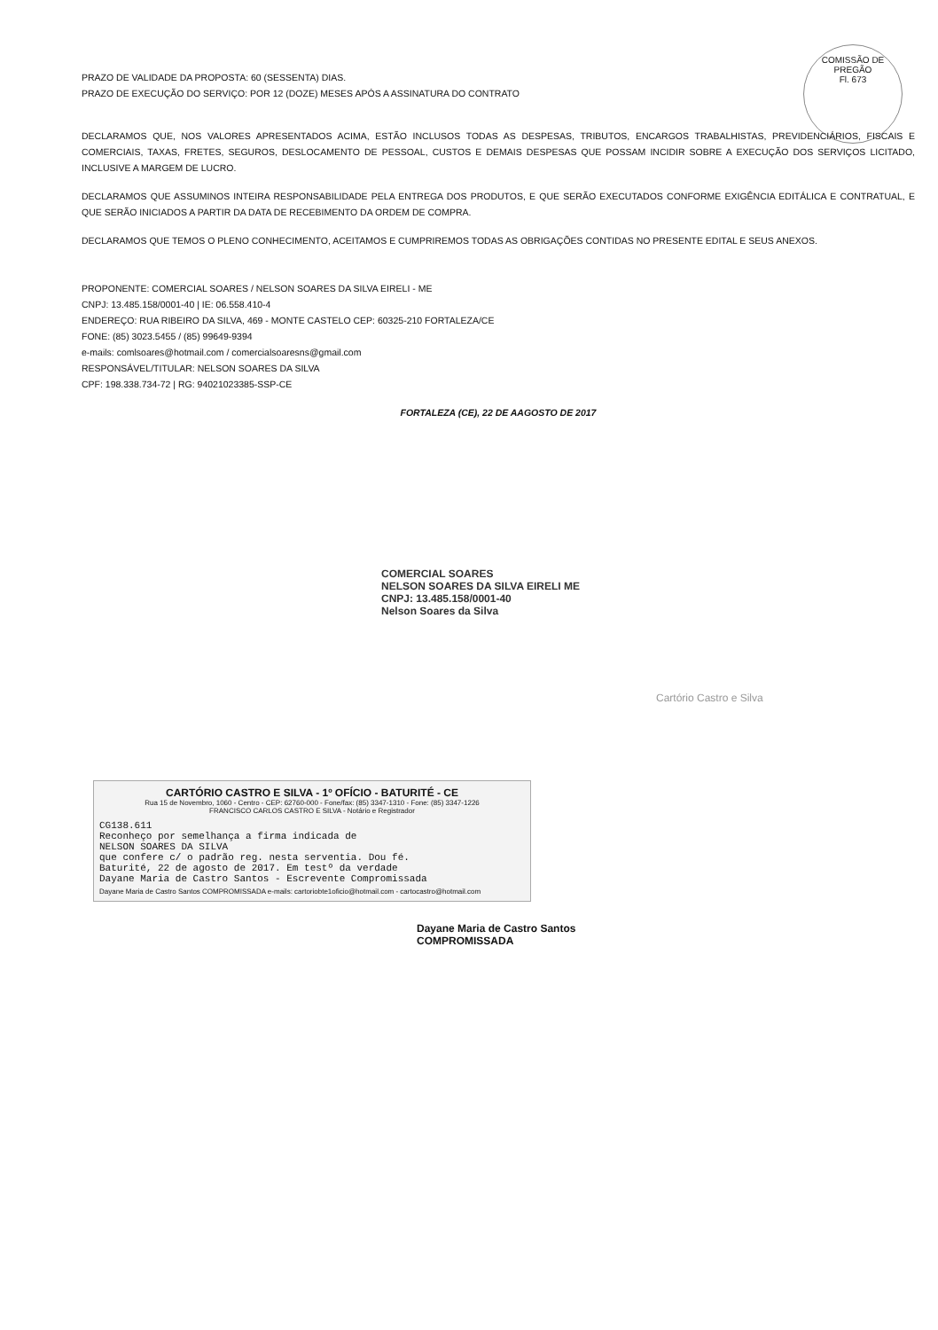COMISSÃO DE PREGÃO
Fl. 673
PRAZO DE VALIDADE DA PROPOSTA: 60 (SESSENTA) DIAS.
PRAZO DE EXECUÇÃO DO SERVIÇO: POR 12 (DOZE) MESES APÓS A ASSINATURA DO CONTRATO
DECLARAMOS QUE, NOS VALORES APRESENTADOS ACIMA, ESTÃO INCLUSOS TODAS AS DESPESAS, TRIBUTOS, ENCARGOS TRABALHISTAS, PREVIDENCIÁRIOS, FISCAIS E COMERCIAIS, TAXAS, FRETES, SEGUROS, DESLOCAMENTO DE PESSOAL, CUSTOS E DEMAIS DESPESAS QUE POSSAM INCIDIR SOBRE A EXECUÇÃO DOS SERVIÇOS LICITADO, INCLUSIVE A MARGEM DE LUCRO.
DECLARAMOS QUE ASSUMINOS INTEIRA RESPONSABILIDADE PELA ENTREGA DOS PRODUTOS, E QUE SERÃO EXECUTADOS CONFORME EXIGÊNCIA EDITÁLICA E CONTRATUAL, E QUE SERÃO INICIADOS A PARTIR DA DATA DE RECEBIMENTO DA ORDEM DE COMPRA.
DECLARAMOS QUE TEMOS O PLENO CONHECIMENTO, ACEITAMOS E CUMPRIREMOS TODAS AS OBRIGAÇÕES CONTIDAS NO PRESENTE EDITAL E SEUS ANEXOS.
PROPONENTE: COMERCIAL SOARES / NELSON SOARES DA SILVA EIRELI - ME
CNPJ: 13.485.158/0001-40 | IE: 06.558.410-4
ENDEREÇO: RUA RIBEIRO DA SILVA, 469 - MONTE CASTELO CEP: 60325-210 FORTALEZA/CE
FONE: (85) 3023.5455 / (85) 99649-9394
e-mails: comlsoares@hotmail.com / comercialsoaresns@gmail.com
RESPONSÁVEL/TITULAR: NELSON SOARES DA SILVA
CPF: 198.338.734-72 | RG: 94021023385-SSP-CE
FORTALEZA (CE), 22 DE AAGOSTO DE 2017
COMERCIAL SOARES
NELSON SOARES DA SILVA EIRELI ME
CNPJ: 13.485.158/0001-40
Nelson Soares da Silva
Cartório Castro e Silva
CARTÓRIO CASTRO E SILVA - 1º OFÍCIO - BATURITÉ - CE
Rua 15 de Novembro, 1060 - Centro - CEP: 62760-000 - Fone/fax: (85) 3347-1310 - Fone: (85) 3347-1226
FRANCISCO CARLOS CASTRO E SILVA - Notário e Registrador
CG138.611
Reconheço por semelhança a firma indicada de
NELSON SOARES DA SILVA
que confere c/ o padrão reg. nesta serventia. Dou fé.
Baturité, 22 de agosto de 2017. Em testº da verdade
Dayane Maria de Castro Santos - Escrevente Compromissada
Dayane Maria de Castro Santos COMPROMISSADA e-mails: cartoriobte1oficio@hotmail.com - cartocastro@hotmail.com
Dayane Maria de Castro Santos
COMPROMISSADA